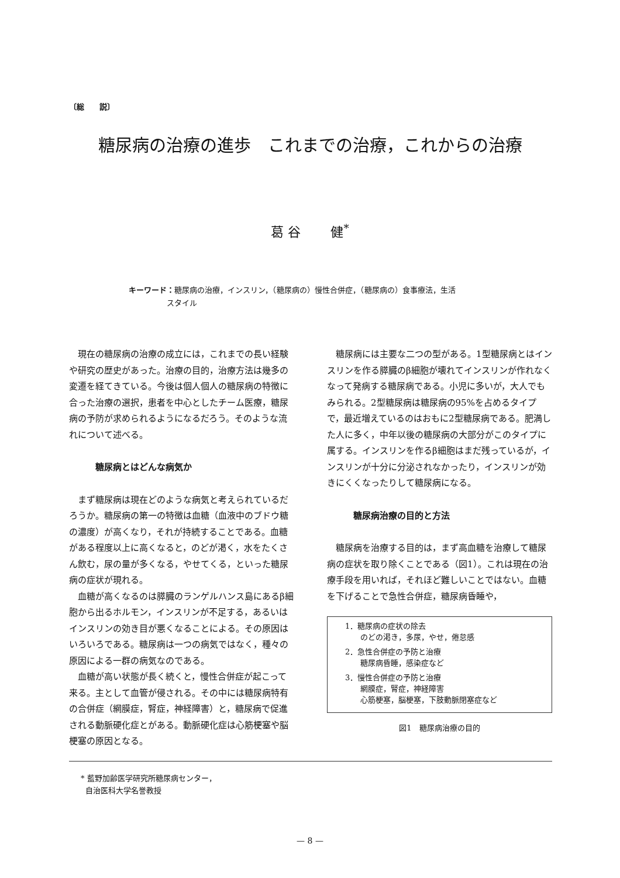〔総　　説〕
糖尿病の治療の進歩　これまでの治療，これからの治療
葛 谷　　 健<sup>*</sup>
キーワード：糖尿病の治療，インスリン，（糖尿病の）慢性合併症，（糖尿病の）食事療法，生活
     スタイル
現在の糖尿病の治療の成立には，これまでの長い経験や研究の歴史があった。治療の目的，治療方法は幾多の変遷を経てきている。今後は個人個人の糖尿病の特徴に合った治療の選択，患者を中心としたチーム医療，糖尿病の予防が求められるようになるだろう。そのような流れについて述べる。
糖尿病とはどんな病気か
まず糖尿病は現在どのような病気と考えられているだろうか。糖尿病の第一の特徴は血糖（血液中のブドウ糖の濃度）が高くなり，それが持続することである。血糖がある程度以上に高くなると，のどが渇く，水をたくさん飲む，尿の量が多くなる，やせてくる，といった糖尿病の症状が現れる。
血糖が高くなるのは膵臓のランゲルハンス島にあるβ細胞から出るホルモン，インスリンが不足する，あるいはインスリンの効き目が悪くなることによる。その原因はいろいろである。糖尿病は一つの病気ではなく，種々の原因による一群の病気なのである。
血糖が高い状態が長く続くと，慢性合併症が起こって来る。主として血管が侵される。その中には糖尿病特有の合併症（網膜症，腎症，神経障害）と，糖尿病で促進される動脈硬化症とがある。動脈硬化症は心筋梗塞や脳梗塞の原因となる。
糖尿病には主要な二つの型がある。1型糖尿病とはインスリンを作る膵臓のβ細胞が壊れてインスリンが作れなくなって発病する糖尿病である。小児に多いが，大人でもみられる。2型糖尿病は糖尿病の95%を占めるタイプで，最近増えているのはおもに2型糖尿病である。肥満した人に多く，中年以後の糖尿病の大部分がこのタイプに属する。インスリンを作るβ細胞はまだ残っているが，インスリンが十分に分泌されなかったり，インスリンが効きにくくなったりして糖尿病になる。
糖尿病治療の目的と方法
糖尿病を治療する目的は，まず高血糖を治療して糖尿病の症状を取り除くことである（図1）。これは現在の治療手段を用いれば，それほど難しいことではない。血糖を下げることで急性合併症，糖尿病昏睡や，
1．糖尿病の症状の除去
  のどの渇き，多尿，やせ，倦怠感
2．急性合併症の予防と治療
  糖尿病昏睡，感染症など
3．慢性合併症の予防と治療
  網膜症，腎症，神経障害
  心筋梗塞，脳梗塞，下肢動脈閉塞症など
図1　糖尿病治療の目的
* 藍野加齢医学研究所糖尿病センター，
自治医科大学名誉教授
— 8 —